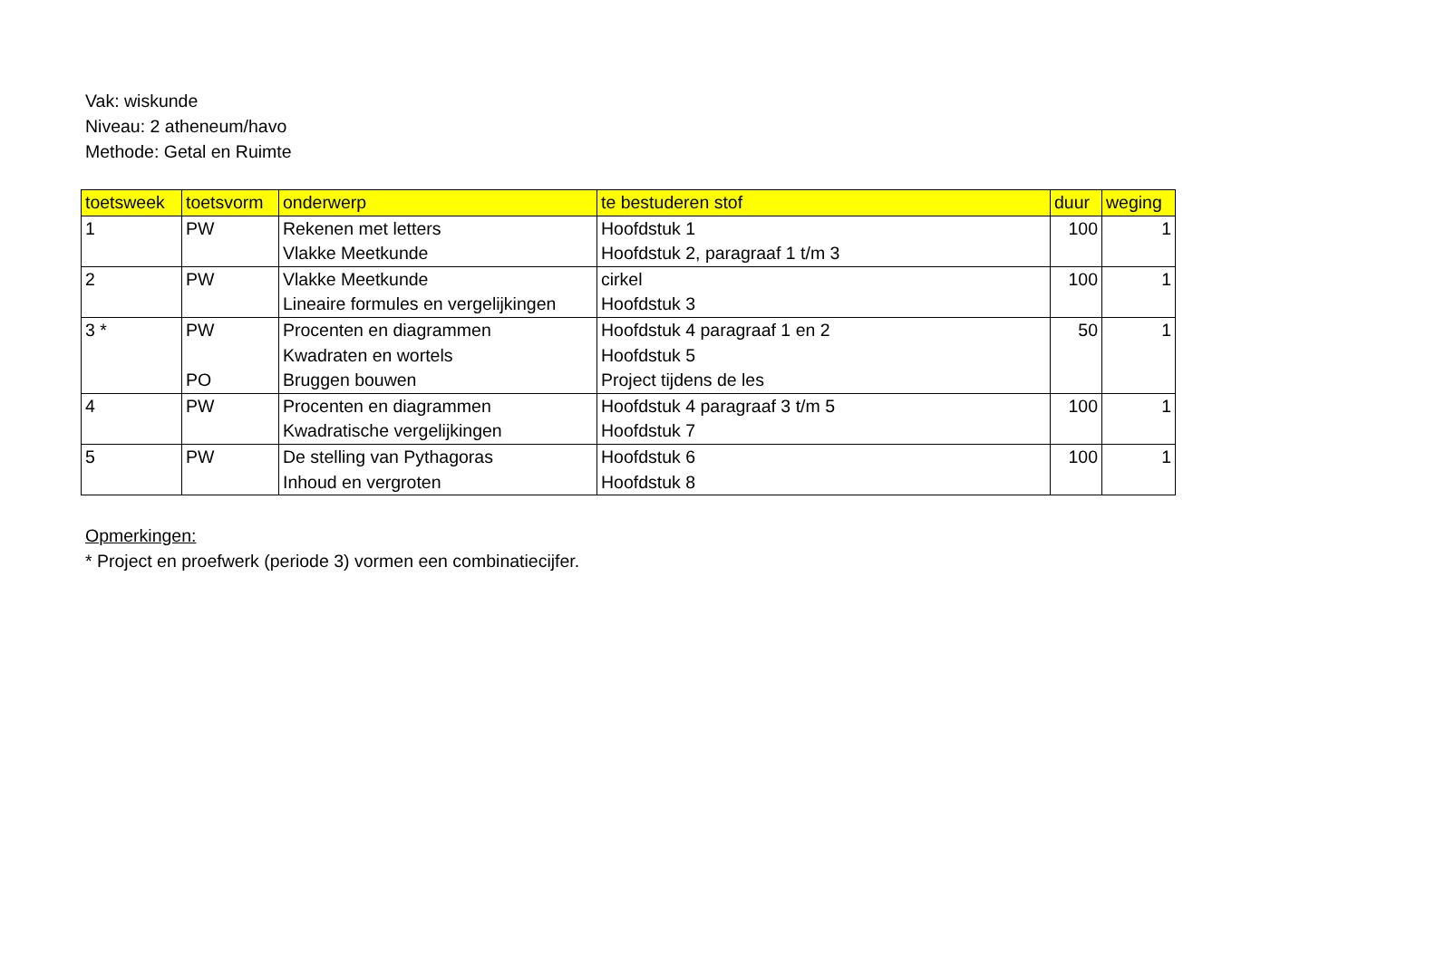Vak: wiskunde
Niveau: 2 atheneum/havo
Methode: Getal en Ruimte
| toetsweek | toetsvorm | onderwerp | te bestuderen stof | duur | weging |
| --- | --- | --- | --- | --- | --- |
| 1 | PW | Rekenen met letters | Hoofdstuk 1 | 100 | 1 |
| | | Vlakke Meetkunde | Hoofdstuk 2, paragraaf 1 t/m 3 | | |
| 2 | PW | Vlakke Meetkunde | cirkel | 100 | 1 |
| | | Lineaire formules en vergelijkingen | Hoofdstuk 3 | | |
| 3 * | PW | Procenten en diagrammen | Hoofdstuk 4 paragraaf 1 en 2 | 50 | 1 |
| | | Kwadraten en wortels | Hoofdstuk 5 | | |
| | PO | Bruggen bouwen | Project tijdens de les | | |
| 4 | PW | Procenten en diagrammen | Hoofdstuk 4 paragraaf 3 t/m 5 | 100 | 1 |
| | | Kwadratische vergelijkingen | Hoofdstuk 7 | | |
| 5 | PW | De stelling van Pythagoras | Hoofdstuk 6 | 100 | 1 |
| | | Inhoud en vergroten | Hoofdstuk 8 | | |
Opmerkingen:
* Project en proefwerk (periode 3) vormen een combinatiecijfer.